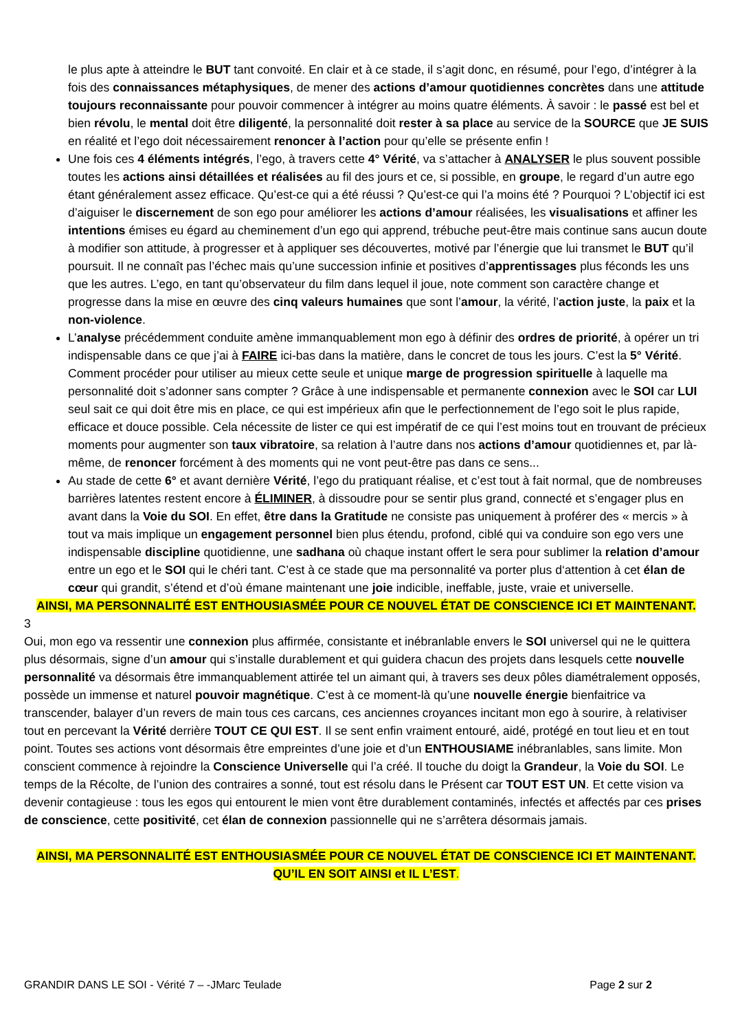le plus apte à atteindre le BUT tant convoité. En clair et à ce stade, il s’agit donc, en résumé, pour l’ego, d’intégrer à la fois des connaissances métaphysiques, de mener des actions d’amour quotidiennes concrètes dans une attitude toujours reconnaissante pour pouvoir commencer à intégrer au moins quatre éléments. À savoir : le passé est bel et bien révolu, le mental doit être diligenté, la personnalité doit rester à sa place au service de la SOURCE que JE SUIS en réalité et l’ego doit nécessairement renoncer à l’action pour qu’elle se présente enfin !
Une fois ces 4 éléments intégrés, l’ego, à travers cette 4° Vérité, va s’attacher à ANALYSER le plus souvent possible toutes les actions ainsi détaillées et réalisées au fil des jours et ce, si possible, en groupe, le regard d’un autre ego étant généralement assez efficace. Qu’est-ce qui a été réussi ? Qu’est-ce qui l’a moins été ? Pourquoi ? L’objectif ici est d’aiguiser le discernement de son ego pour améliorer les actions d’amour réalisées, les visualisations et affiner les intentions émises eu égard au cheminement d’un ego qui apprend, trébuche peut-être mais continue sans aucun doute à modifier son attitude, à progresser et à appliquer ses découvertes, motivé par l’énergie que lui transmet le BUT qu’il poursuit. Il ne connaît pas l’échec mais qu’une succession infinie et positives d’apprentissages plus féconds les uns que les autres. L’ego, en tant qu’observateur du film dans lequel il joue, note comment son caractère change et progresse dans la mise en œuvre des cinq valeurs humaines que sont l’amour, la vérité, l’action juste, la paix et la non-violence.
L’analyse précédemment conduite amène immanquablement mon ego à définir des ordres de priorité, à opérer un tri indispensable dans ce que j’ai à FAIRE ici-bas dans la matière, dans le concret de tous les jours. C’est la 5° Vérité. Comment procéder pour utiliser au mieux cette seule et unique marge de progression spirituelle à laquelle ma personnalité doit s’adonner sans compter ? Grâce à une indispensable et permanente connexion avec le SOI car LUI seul sait ce qui doit être mis en place, ce qui est impérieux afin que le perfectionnement de l’ego soit le plus rapide, efficace et douce possible. Cela nécessite de lister ce qui est impératif de ce qui l’est moins tout en trouvant de précieux moments pour augmenter son taux vibratoire, sa relation à l’autre dans nos actions d’amour quotidiennes et, par là-même, de renoncer forcément à des moments qui ne vont peut-être pas dans ce sens...
Au stade de cette 6° et avant dernière Vérité, l’ego du pratiquant réalise, et c’est tout à fait normal, que de nombreuses barrières latentes restent encore à ÉLIMINER, à dissoudre pour se sentir plus grand, connecté et s’engager plus en avant dans la Voie du SOI. En effet, être dans la Gratitude ne consiste pas uniquement à proférer des « mercis » à tout va mais implique un engagement personnel bien plus étendu, profond, ciblé qui va conduire son ego vers une indispensable discipline quotidienne, une sadhana où chaque instant offert le sera pour sublimer la relation d’amour entre un ego et le SOI qui le chéri tant. C’est à ce stade que ma personnalité va porter plus d‘attention à cet élan de cœur qui grandit, s’étend et d’où émane maintenant une joie indicible, ineffable, juste, vraie et universelle.
AINSI, MA PERSONNALITÉ EST ENTHOUSIASMÉE POUR CE NOUVEL ÉTAT DE CONSCIENCE ICI ET MAINTENANT.
3
Oui, mon ego va ressentir une connexion plus affirmée, consistante et inébranlable envers le SOI universel qui ne le quittera plus désormais, signe d’un amour qui s’installe durablement et qui guidera chacun des projets dans lesquels cette nouvelle personnalité va désormais être immanquablement attirée tel un aimant qui, à travers ses deux pôles diamétralement opposés, possède un immense et naturel pouvoir magnétique. C’est à ce moment-là qu’une nouvelle énergie bienfaitrice va transcender, balayer d’un revers de main tous ces carcans, ces anciennes croyances incitant mon ego à sourire, à relativiser tout en percevant la Vérité derrière TOUT CE QUI EST. Il se sent enfin vraiment entouré, aidé, protégé en tout lieu et en tout point. Toutes ses actions vont désormais être empreintes d’une joie et d’un ENTHOUSIAME inébranlables, sans limite. Mon conscient commence à rejoindre la Conscience Universelle qui l’a créé. Il touche du doigt la Grandeur, la Voie du SOI. Le temps de la Récolte, de l’union des contraires a sonné, tout est résolu dans le Présent car TOUT EST UN. Et cette vision va devenir contagieuse : tous les egos qui entourent le mien vont être durablement contaminés, infectés et affectés par ces prises de conscience, cette positivité, cet élan de connexion passionnelle qui ne s’arrêtera désormais jamais.
AINSI, MA PERSONNALITÉ EST ENTHOUSIASMÉE POUR CE NOUVEL ÉTAT DE CONSCIENCE ICI ET MAINTENANT.
QU’IL EN SOIT AINSI et IL L’EST.
GRANDIR DANS LE SOI - Vérité 7 – -JMarc Teulade Page 2 sur 2